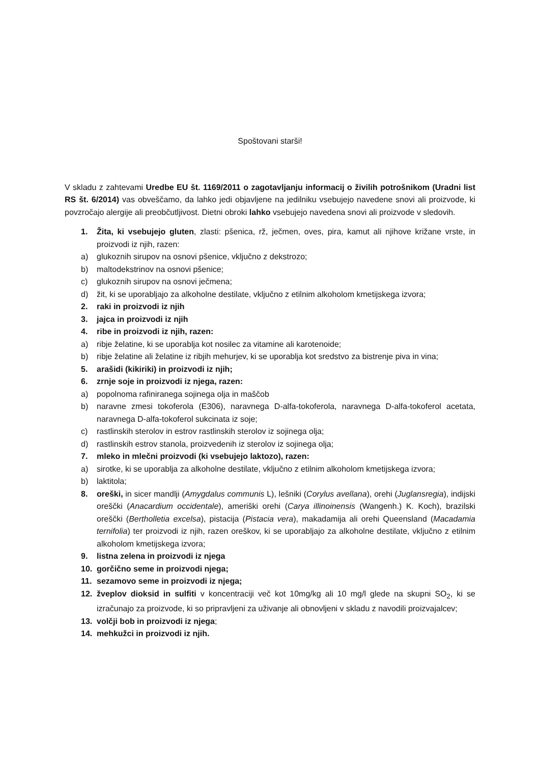Spoštovani starši!
V skladu z zahtevami Uredbe EU št. 1169/2011 o zagotavljanju informacij o živilih potrošnikom (Uradni list RS št. 6/2014) vas obveščamo, da lahko jedi objavljene na jedilniku vsebujejo navedene snovi ali proizvode, ki povzročajo alergije ali preobčutljivost. Dietni obroki lahko vsebujejo navedena snovi ali proizvode v sledovih.
1. Žita, ki vsebujejo gluten, zlasti: pšenica, rž, ječmen, oves, pira, kamut ali njihove križane vrste, in proizvodi iz njih, razen:
a) glukoznih sirupov na osnovi pšenice, vključno z dekstrozo;
b) maltodekstrinov na osnovi pšenice;
c) glukoznih sirupov na osnovi ječmena;
d) žit, ki se uporabljajo za alkoholne destilate, vključno z etilnim alkoholom kmetijskega izvora;
2. raki in proizvodi iz njih
3. jajca in proizvodi iz njih
4. ribe in proizvodi iz njih, razen:
a) ribje želatine, ki se uporablja kot nosilec za vitamine ali karotenoide;
b) ribje želatine ali želatine iz ribjih mehurjev, ki se uporablja kot sredstvo za bistrenje piva in vina;
5. arašidi (kikiriki) in proizvodi iz njih;
6. zrnje soje in proizvodi iz njega, razen:
a) popolnoma rafiniranega sojinega olja in maščob
b) naravne zmesi tokoferola (E306), naravnega D-alfa-tokoferola, naravnega D-alfa-tokoferol acetata, naravnega D-alfa-tokoferol sukcinata iz soje;
c) rastlinskih sterolov in estrov rastlinskih sterolov iz sojinega olja;
d) rastlinskih estrov stanola, proizvedenih iz sterolov iz sojinega olja;
7. mleko in mlečni proizvodi (ki vsebujejo laktozo), razen:
a) sirotke, ki se uporablja za alkoholne destilate, vključno z etilnim alkoholom kmetijskega izvora;
b) laktitola;
8. oreški, in sicer mandlji (Amygdalus communis L), lešniki (Corylus avellana), orehi (Juglansregia), indijski oreščki (Anacardium occidentale), ameriški orehi (Carya illinoinensis (Wangenh.) K. Koch), brazilski oreščki (Bertholletia excelsa), pistacija (Pistacia vera), makadamija ali orehi Queensland (Macadamia ternifolia) ter proizvodi iz njih, razen oreškov, ki se uporabljajo za alkoholne destilate, vključno z etilnim alkoholom kmetijskega izvora;
9. listna zelena in proizvodi iz njega
10. gorčično seme in proizvodi njega;
11. sezamovo seme in proizvodi iz njega;
12. žveplov dioksid in sulfiti v koncentraciji več kot 10mg/kg ali 10 mg/l glede na skupni SO<sub>2</sub>, ki se izračunajo za proizvode, ki so pripravljeni za uživanje ali obnovljeni v skladu z navodili proizvajalcev;
13. volčji bob in proizvodi iz njega;
14. mehkužci in proizvodi iz njih.